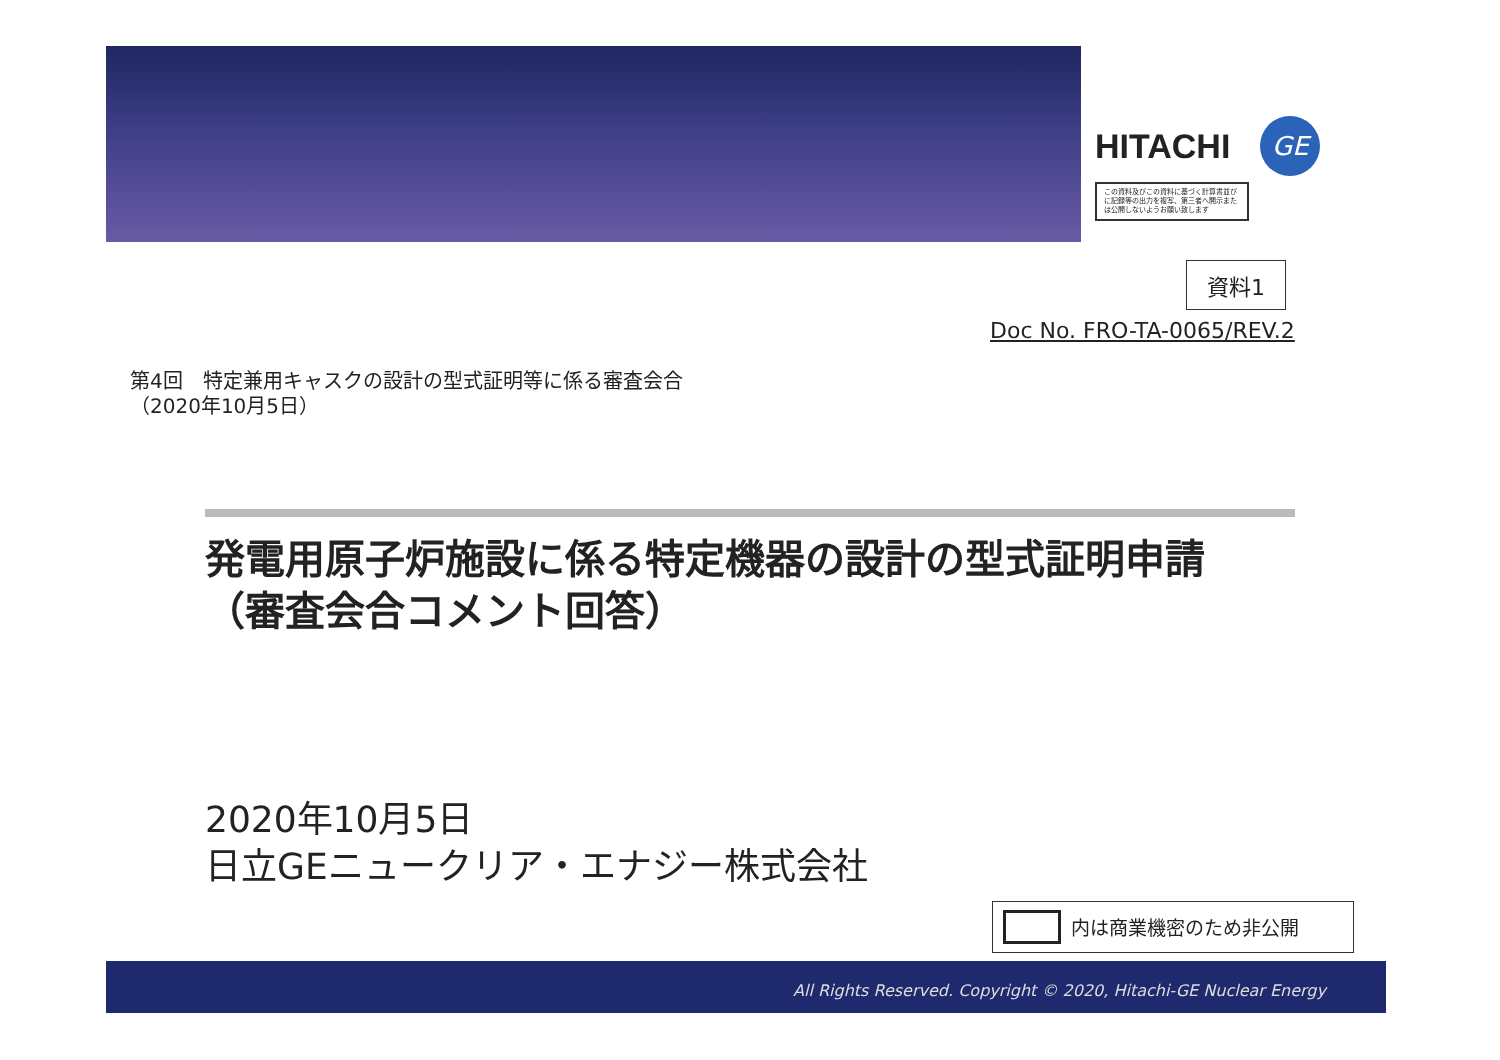HITACHI GE
この資料及びこの資料に基づく計算書並びに記録等の出力を複写、第三者へ開示または公開しないようお願い致します
資料1
Doc No. FRO-TA-0065/REV.2
第4回　特定兼用キャスクの設計の型式証明等に係る審査会合
（2020年10月5日）
発電用原子炉施設に係る特定機器の設計の型式証明申請
（審査会合コメント回答）
2020年10月5日
日立GEニュークリア・エナジー株式会社
内は商業機密のため非公開
All Rights Reserved. Copyright © 2020, Hitachi-GE Nuclear Energy